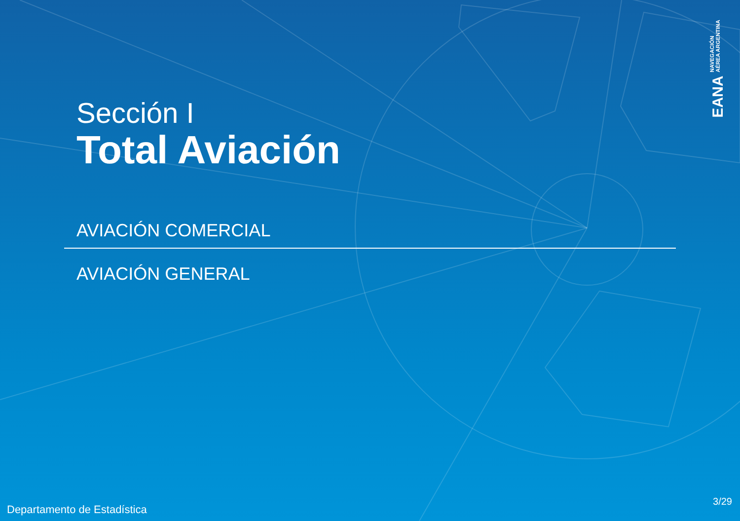Sección I
Total Aviación
AVIACIÓN COMERCIAL
AVIACIÓN GENERAL
EANA NAVEGACIÓN
AÉREA ARGENTINA
Departamento de Estadística
3/29